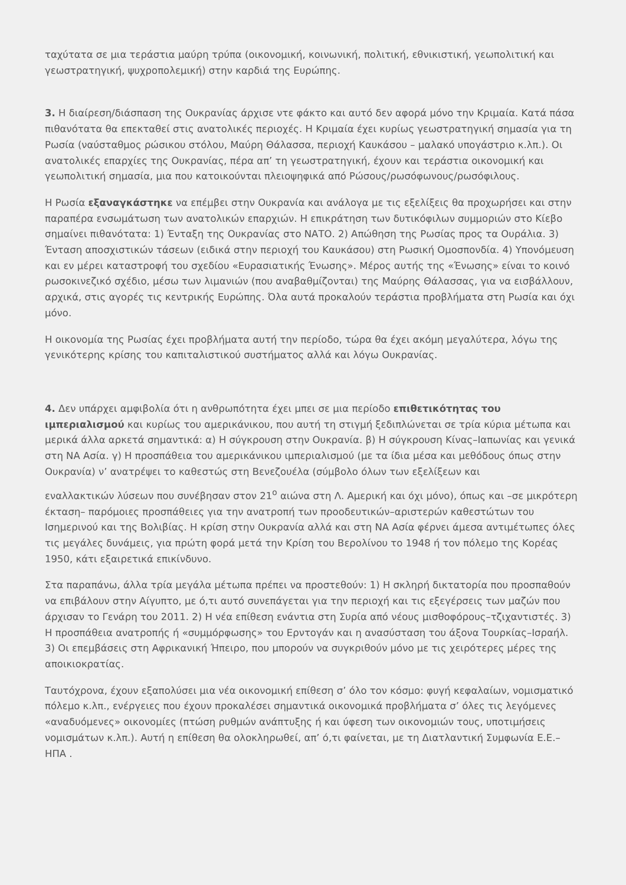ταχύτατα σε μια τεράστια μαύρη τρύπα (οικονομική, κοινωνική, πολιτική, εθνικιστική, γεωπολιτική και γεωστρατηγική, ψυχροπολεμική) στην καρδιά της Ευρώπης.
3. Η διαίρεση/διάσπαση της Ουκρανίας άρχισε ντε φάκτο και αυτό δεν αφορά μόνο την Κριμαία. Κατά πάσα πιθανότατα θα επεκταθεί στις ανατολικές περιοχές. Η Κριμαία έχει κυρίως γεωστρατηγική σημασία για τη Ρωσία (ναύσταθμος ρώσικου στόλου, Μαύρη Θάλασσα, περιοχή Καυκάσου – μαλακό υπογάστριο κ.λπ.). Οι ανατολικές επαρχίες της Ουκρανίας, πέρα απ’ τη γεωστρατηγική, έχουν και τεράστια οικονομική και γεωπολιτική σημασία, μια που κατοικούνται πλειοψηφικά από Ρώσους/ρωσόφωνους/ρωσόφιλους.
Η Ρωσία εξαναγκάστηκε να επέμβει στην Ουκρανία και ανάλογα με τις εξελίξεις θα προχωρήσει και στην παραπέρα ενσωμάτωση των ανατολικών επαρχιών. Η επικράτηση των δυτικόφιλων συμμοριών στο Κίεβο σημαίνει πιθανότατα: 1) Ένταξη της Ουκρανίας στο ΝΑΤΟ. 2) Απώθηση της Ρωσίας προς τα Ουράλια. 3) Ένταση αποσχιστικών τάσεων (ειδικά στην περιοχή του Καυκάσου) στη Ρωσική Ομοσπονδία. 4) Υπονόμευση και εν μέρει καταστροφή του σχεδίου «Ευρασιατικής Ένωσης». Μέρος αυτής της «Ένωσης» είναι το κοινό ρωσοκινεζικό σχέδιο, μέσω των λιμανιών (που αναβαθμίζονται) της Μαύρης Θάλασσας, για να εισβάλλουν, αρχικά, στις αγορές τις κεντρικής Ευρώπης. Όλα αυτά προκαλούν τεράστια προβλήματα στη Ρωσία και όχι μόνο.
Η οικονομία της Ρωσίας έχει προβλήματα αυτή την περίοδο, τώρα θα έχει ακόμη μεγαλύτερα, λόγω της γενικότερης κρίσης του καπιταλιστικού συστήματος αλλά και λόγω Ουκρανίας.
4. Δεν υπάρχει αμφιβολία ότι η ανθρωπότητα έχει μπει σε μια περίοδο επιθετικότητας του ιμπεριαλισμού και κυρίως του αμερικάνικου, που αυτή τη στιγμή ξεδιπλώνεται σε τρία κύρια μέτωπα και μερικά άλλα αρκετά σημαντικά: α) Η σύγκρουση στην Ουκρανία. β) Η σύγκρουση Κίνας–Ιαπωνίας και γενικά στη ΝΑ Ασία. γ) Η προσπάθεια του αμερικάνικου ιμπεριαλισμού (με τα ίδια μέσα και μεθόδους όπως στην Ουκρανία) ν’ ανατρέψει το καθεστώς στη Βενεζουέλα (σύμβολο όλων των εξελίξεων και
εναλλακτικών λύσεων που συνέβησαν στον 21<sup>ο</sup> αιώνα στη Λ. Αμερική και όχι μόνο), όπως και –σε μικρότερη έκταση– παρόμοιες προσπάθειες για την ανατροπή των προοδευτικών–αριστερών καθεστώτων του Ισημερινού και της Βολιβίας. Η κρίση στην Ουκρανία αλλά και στη ΝΑ Ασία φέρνει άμεσα αντιμέτωπες όλες τις μεγάλες δυνάμεις, για πρώτη φορά μετά την Κρίση του Βερολίνου το 1948 ή τον πόλεμο της Κορέας 1950, κάτι εξαιρετικά επικίνδυνο.
Στα παραπάνω, άλλα τρία μεγάλα μέτωπα πρέπει να προστεθούν: 1) Η σκληρή δικτατορία που προσπαθούν να επιβάλουν στην Αίγυπτο, με ό,τι αυτό συνεπάγεται για την περιοχή και τις εξεγέρσεις των μαζών που άρχισαν το Γενάρη του 2011. 2) Η νέα επίθεση ενάντια στη Συρία από νέους μισθοφόρους–τζιχαντιστές. 3) Η προσπάθεια ανατροπής ή «συμμόρφωσης» του Ερντογάν και η ανασύσταση του άξονα Τουρκίας–Ισραήλ. 3) Οι επεμβάσεις στη Αφρικανική Ήπειρο, που μπορούν να συγκριθούν μόνο με τις χειρότερες μέρες της αποικιοκρατίας.
Ταυτόχρονα, έχουν εξαπολύσει μια νέα οικονομική επίθεση σ’ όλο τον κόσμο: φυγή κεφαλαίων, νομισματικό πόλεμο κ.λπ., ενέργειες που έχουν προκαλέσει σημαντικά οικονομικά προβλήματα σ’ όλες τις λεγόμενες «αναδυόμενες» οικονομίες (πτώση ρυθμών ανάπτυξης ή και ύφεση των οικονομιών τους, υποτιμήσεις νομισμάτων κ.λπ.). Αυτή η επίθεση θα ολοκληρωθεί, απ’ ό,τι φαίνεται, με τη Διατλαντική Συμφωνία Ε.Ε.–ΗΠΑ .